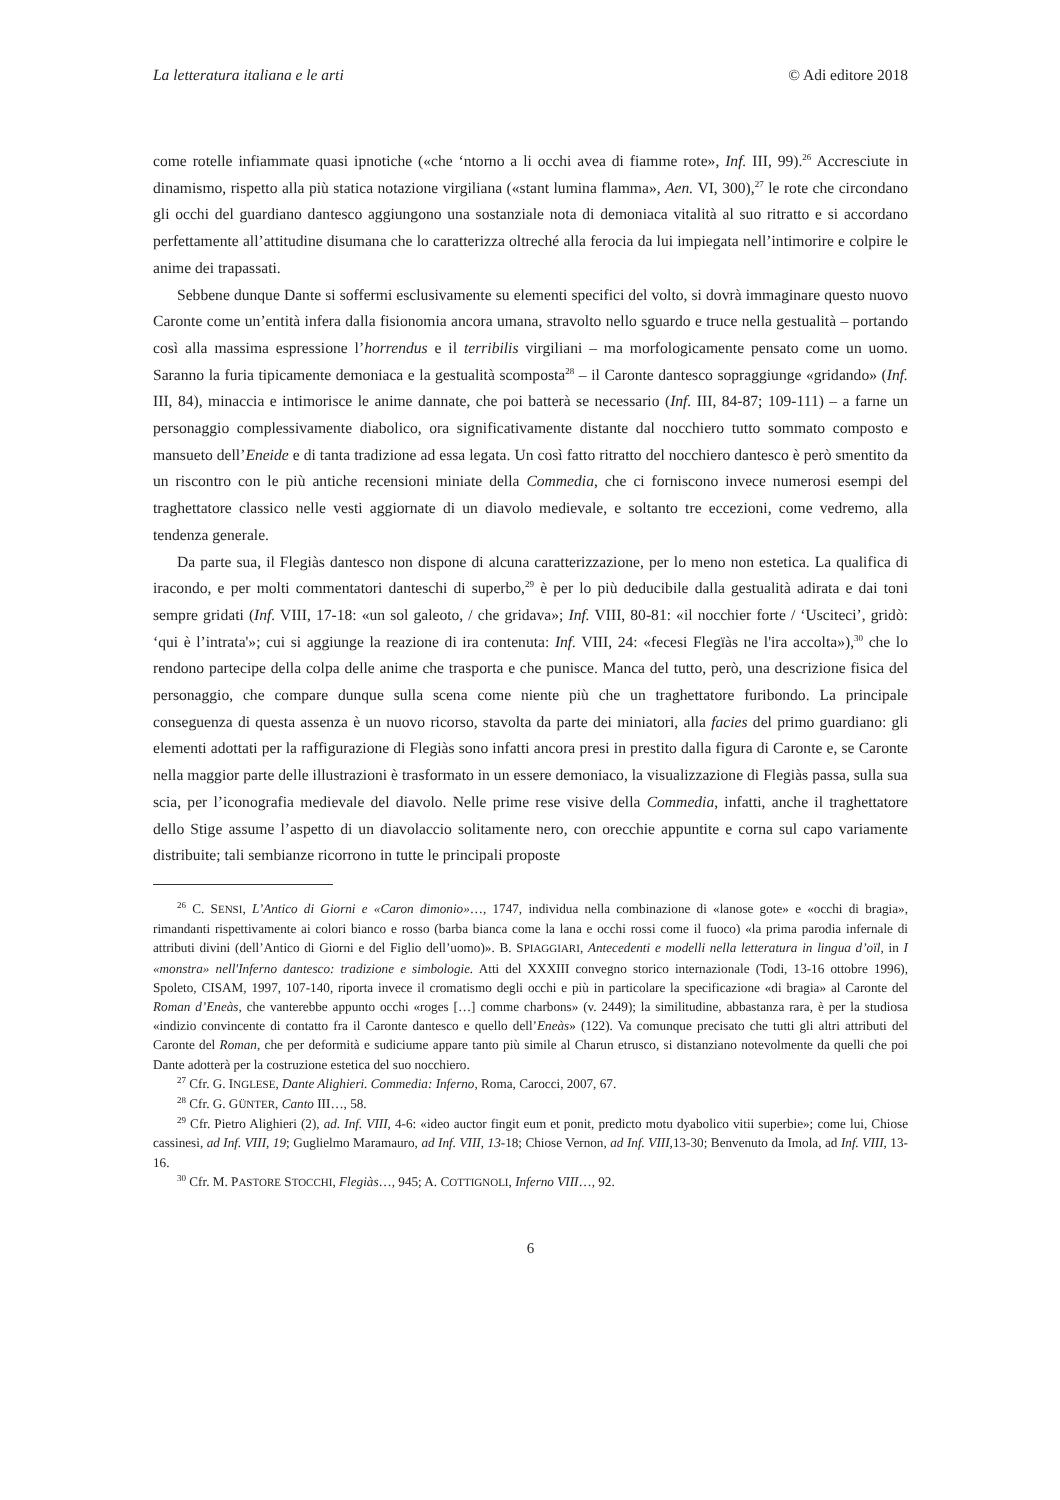La letteratura italiana e le arti © Adi editore 2018
come rotelle infiammate quasi ipnotiche («che ‘ntorno a li occhi avea di fiamme rote», Inf. III, 99).<sup>26</sup> Accresciute in dinamismo, rispetto alla più statica notazione virgiliana («stant lumina flamma», Aen. VI, 300),<sup>27</sup> le rote che circondano gli occhi del guardiano dantesco aggiungono una sostanziale nota di demoniaca vitalità al suo ritratto e si accordano perfettamente all’attitudine disumana che lo caratterizza oltreché alla ferocia da lui impiegata nell’intimorire e colpire le anime dei trapassati.
Sebbene dunque Dante si soffermi esclusivamente su elementi specifici del volto, si dovrà immaginare questo nuovo Caronte come un’entità infera dalla fisionomia ancora umana, stravolto nello sguardo e truce nella gestualità – portando così alla massima espressione l’horrendus e il terribilis virgiliani – ma morfologicamente pensato come un uomo. Saranno la furia tipicamente demoniaca e la gestualità scomposta<sup>28</sup> – il Caronte dantesco sopraggiunge «gridando» (Inf. III, 84), minaccia e intimorisce le anime dannate, che poi batterà se necessario (Inf. III, 84-87; 109-111) – a farne un personaggio complessivamente diabolico, ora significativamente distante dal nocchiero tutto sommato composto e mansueto dell’Eneide e di tanta tradizione ad essa legata. Un così fatto ritratto del nocchiero dantesco è però smentito da un riscontro con le più antiche recensioni miniate della Commedia, che ci forniscono invece numerosi esempi del traghettatore classico nelle vesti aggiornate di un diavolo medievale, e soltanto tre eccezioni, come vedremo, alla tendenza generale.
Da parte sua, il Flegiàs dantesco non dispone di alcuna caratterizzazione, per lo meno non estetica. La qualifica di iracondo, e per molti commentatori danteschi di superbo,<sup>29</sup> è per lo più deducibile dalla gestualità adirata e dai toni sempre gridati (Inf. VIII, 17-18: «un sol galeoto, / che gridava»; Inf. VIII, 80-81: «il nocchier forte / ‘Usciteci’, gridò: ‘qui è l’intrata'»; cui si aggiunge la reazione di ira contenuta: Inf. VIII, 24: «fecesi Flegïàs ne l'ira accolta»),<sup>30</sup> che lo rendono partecipe della colpa delle anime che trasporta e che punisce. Manca del tutto, però, una descrizione fisica del personaggio, che compare dunque sulla scena come niente più che un traghettatore furibondo. La principale conseguenza di questa assenza è un nuovo ricorso, stavolta da parte dei miniatori, alla facies del primo guardiano: gli elementi adottati per la raffigurazione di Flegiàs sono infatti ancora presi in prestito dalla figura di Caronte e, se Caronte nella maggior parte delle illustrazioni è trasformato in un essere demoniaco, la visualizzazione di Flegiàs passa, sulla sua scia, per l’iconografia medievale del diavolo. Nelle prime rese visive della Commedia, infatti, anche il traghettatore dello Stige assume l’aspetto di un diavolaccio solitamente nero, con orecchie appuntite e corna sul capo variamente distribuite; tali sembianze ricorrono in tutte le principali proposte
<sup>26</sup> C. SENSI, L’Antico di Giorni e «Caron dimonio»…, 1747, individua nella combinazione di «lanose gote» e «occhi di bragia», rimandanti rispettivamente ai colori bianco e rosso (barba bianca come la lana e occhi rossi come il fuoco) «la prima parodia infernale di attributi divini (dell’Antico di Giorni e del Figlio dell’uomo)». B. SPIAGGIARI, Antecedenti e modelli nella letteratura in lingua d’oïl, in I «monstra» nell'Inferno dantesco: tradizione e simbologie. Atti del XXXIII convegno storico internazionale (Todi, 13-16 ottobre 1996), Spoleto, CISAM, 1997, 107-140, riporta invece il cromatismo degli occhi e più in particolare la specificazione «di bragia» al Caronte del Roman d’Eneàs, che vanterebbe appunto occhi «roges […] comme charbons» (v. 2449); la similitudine, abbastanza rara, è per la studiosa «indizio convincente di contatto fra il Caronte dantesco e quello dell’Eneàs» (122). Va comunque precisato che tutti gli altri attributi del Caronte del Roman, che per deformità e sudiciume appare tanto più simile al Charun etrusco, si distanziano notevolmente da quelli che poi Dante adotterà per la costruzione estetica del suo nocchiero.
<sup>27</sup> Cfr. G. INGLESE, Dante Alighieri. Commedia: Inferno, Roma, Carocci, 2007, 67.
<sup>28</sup> Cfr. G. GÜNTER, Canto III…, 58.
<sup>29</sup> Cfr. Pietro Alighieri (2), ad. Inf. VIII, 4-6: «ideo auctor fingit eum et ponit, predicto motu dyabolico vitii superbie»; come lui, Chiose cassinesi, ad Inf. VIII, 19; Guglielmo Maramauro, ad Inf. VIII, 13-18; Chiose Vernon, ad Inf. VIII, 13-30; Benvenuto da Imola, ad Inf. VIII, 13-16.
<sup>30</sup> Cfr. M. PASTORE STOCCHI, Flegiàs…, 945; A. COTTIGNOLI, Inferno VIII…, 92.
6